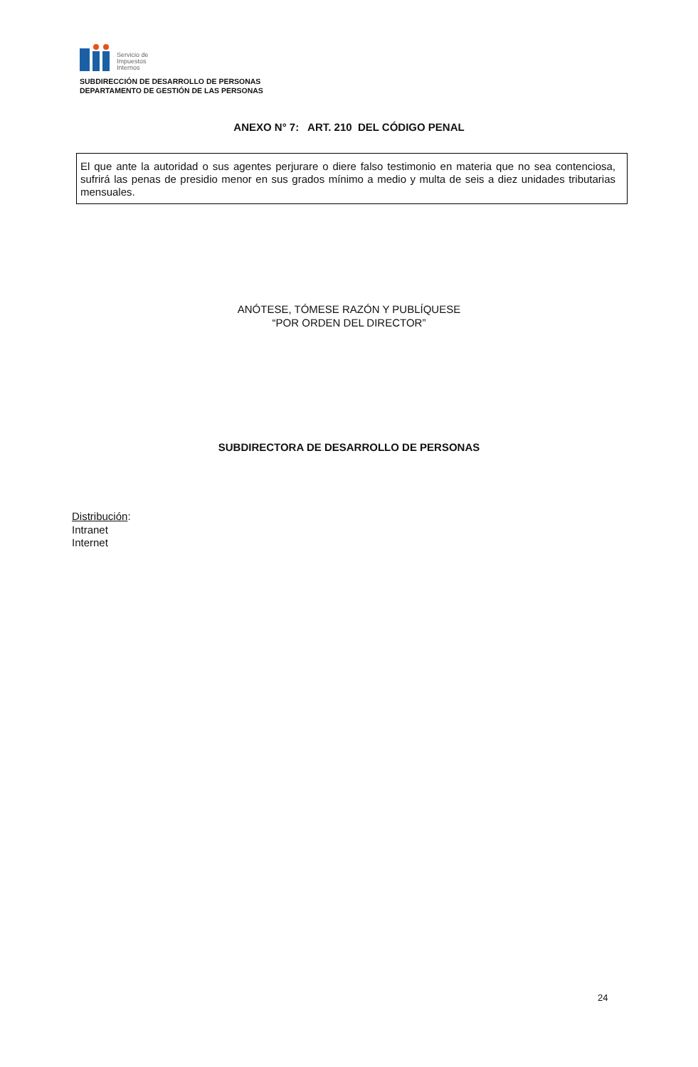Servicio de
Impuestos
Internos
SUBDIRECCIÓN DE DESARROLLO DE PERSONAS
DEPARTAMENTO DE GESTIÓN DE LAS PERSONAS
ANEXO N° 7: ART. 210 DEL CÓDIGO PENAL
El que ante la autoridad o sus agentes perjurare o diere falso testimonio en materia que no sea contenciosa, sufrirá las penas de presidio menor en sus grados mínimo a medio y multa de seis a diez unidades tributarias mensuales.
ANÓTESE, TÓMESE RAZÓN Y PUBLÍQUESE
“POR ORDEN DEL DIRECTOR”
SUBDIRECTORA DE DESARROLLO DE PERSONAS
Distribución:
Intranet
Internet
24